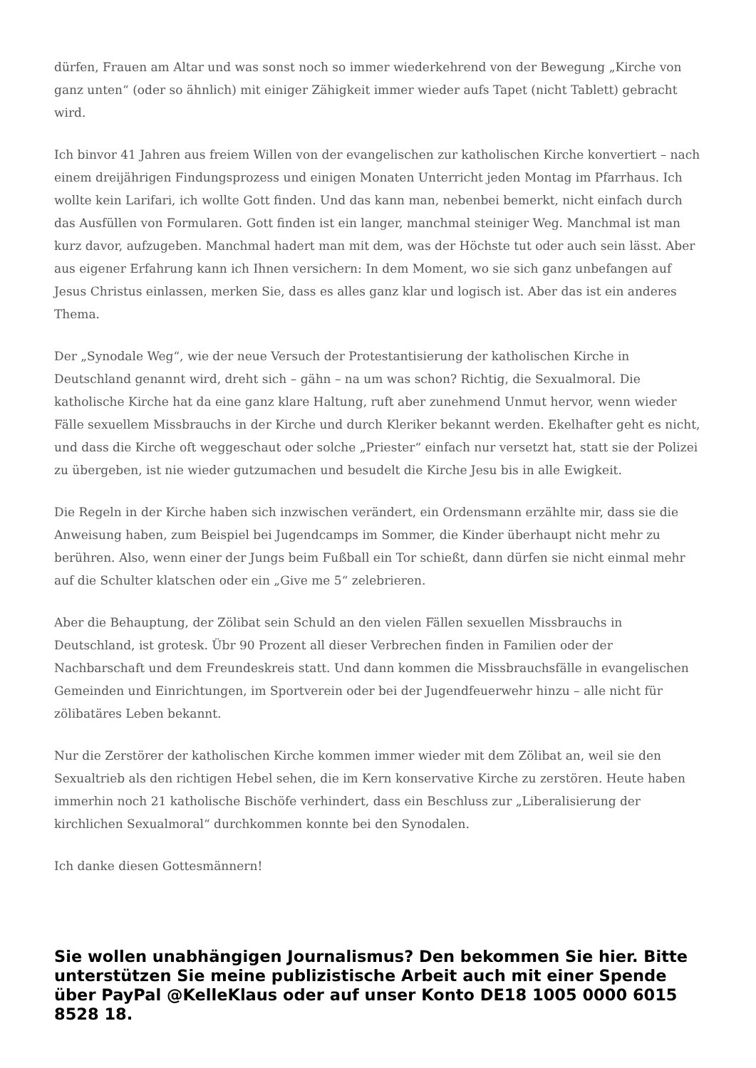dürfen, Frauen am Altar und was sonst noch so immer wiederkehrend von der Bewegung „Kirche von ganz unten“ (oder so ähnlich) mit einiger Zähigkeit immer wieder aufs Tapet (nicht Tablett) gebracht wird.
Ich binvor 41 Jahren aus freiem Willen von der evangelischen zur katholischen Kirche konvertiert – nach einem dreijährigen Findungsprozess und einigen Monaten Unterricht jeden Montag im Pfarrhaus. Ich wollte kein Larifari, ich wollte Gott finden. Und das kann man, nebenbei bemerkt, nicht einfach durch das Ausfüllen von Formularen. Gott finden ist ein langer, manchmal steiniger Weg. Manchmal ist man kurz davor, aufzugeben. Manchmal hadert man mit dem, was der Höchste tut oder auch sein lässt. Aber aus eigener Erfahrung kann ich Ihnen versichern: In dem Moment, wo sie sich ganz unbefangen auf Jesus Christus einlassen, merken Sie, dass es alles ganz klar und logisch ist. Aber das ist ein anderes Thema.
Der „Synodale Weg“, wie der neue Versuch der Protestantisierung der katholischen Kirche in Deutschland genannt wird, dreht sich – gähn – na um was schon? Richtig, die Sexualmoral. Die katholische Kirche hat da eine ganz klare Haltung, ruft aber zunehmend Unmut hervor, wenn wieder Fälle sexuellem Missbrauchs in der Kirche und durch Kleriker bekannt werden. Ekelhafter geht es nicht, und dass die Kirche oft weggeschaut oder solche „Priester“ einfach nur versetzt hat, statt sie der Polizei zu übergeben, ist nie wieder gutzumachen und besudelt die Kirche Jesu bis in alle Ewigkeit.
Die Regeln in der Kirche haben sich inzwischen verändert, ein Ordensmann erzählte mir, dass sie die Anweisung haben, zum Beispiel bei Jugendcamps im Sommer, die Kinder überhaupt nicht mehr zu berühren. Also, wenn einer der Jungs beim Fußball ein Tor schießt, dann dürfen sie nicht einmal mehr auf die Schulter klatschen oder ein „Give me 5“ zelebrieren.
Aber die Behauptung, der Zölibat sein Schuld an den vielen Fällen sexuellen Missbrauchs in Deutschland, ist grotesk. Übr 90 Prozent all dieser Verbrechen finden in Familien oder der Nachbarschaft und dem Freundeskreis statt. Und dann kommen die Missbrauchsfälle in evangelischen Gemeinden und Einrichtungen, im Sportverein oder bei der Jugendfeuerwehr hinzu – alle nicht für zölibatäres Leben bekannt.
Nur die Zerstörer der katholischen Kirche kommen immer wieder mit dem Zölibat an, weil sie den Sexualtrieb als den richtigen Hebel sehen, die im Kern konservative Kirche zu zerstören. Heute haben immerhin noch 21 katholische Bischöfe verhindert, dass ein Beschluss zur „Liberalisierung der kirchlichen Sexualmoral“ durchkommen konnte bei den Synodalen.
Ich danke diesen Gottesmännern!
Sie wollen unabhängigen Journalismus? Den bekommen Sie hier. Bitte unterstützen Sie meine publizistische Arbeit auch mit einer Spende über PayPal @KelleKlaus oder auf unser Konto DE18 1005 0000 6015 8528 18.